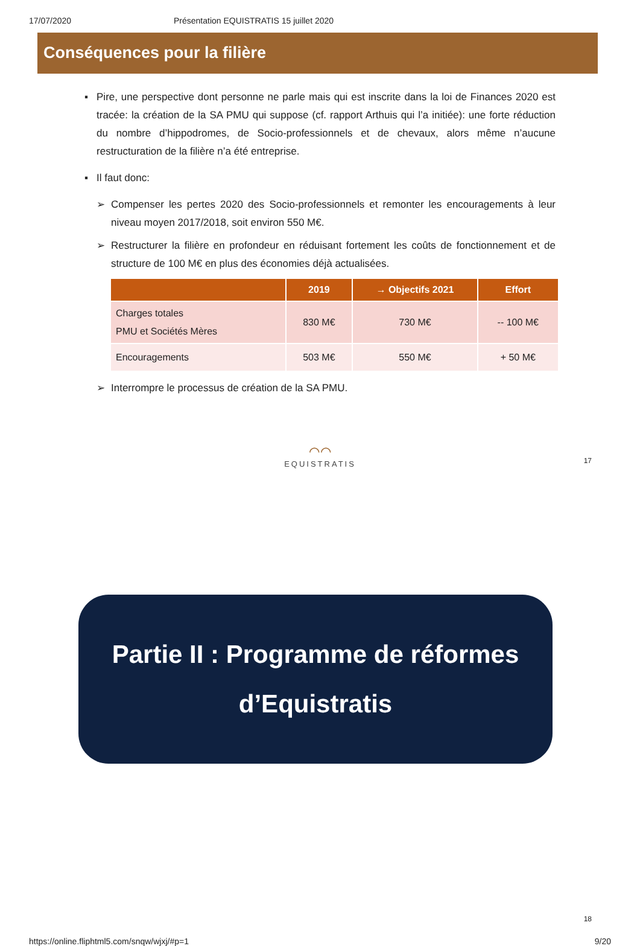17/07/2020 Présentation EQUISTRATIS 15 juillet 2020
Conséquences pour la filière
▪ Pire, une perspective dont personne ne parle mais qui est inscrite dans la loi de Finances 2020 est tracée: la création de la SA PMU qui suppose (cf. rapport Arthuis qui l’a initiée): une forte réduction du nombre d’hippodromes, de Socio-professionnels et de chevaux, alors même n’aucune restructuration de la filière n’a été entreprise.
▪ Il faut donc:
➢ Compenser les pertes 2020 des Socio-professionnels et remonter les encouragements à leur niveau moyen 2017/2018, soit environ 550 M€.
➢ Restructurer la filière en profondeur en réduisant fortement les coûts de fonctionnement et de structure de 100 M€ en plus des économies déjà actualisées.
| | 2019 | → Objectifs 2021 | Effort |
| --- | --- | --- | --- |
| Charges totales PMU et Sociétés Mères | 830 M€ | 730 M€ | -- 100 M€ |
| Encouragements | 503 M€ | 550 M€ | + 50 M€ |
➢ Interrompre le processus de création de la SA PMU.
⌒⌒
EQUISTRATIS
17
Partie II : Programme de réformes
d’Equistratis
18
https://online.fliphtml5.com/snqw/wjxj/#p=1 9/20